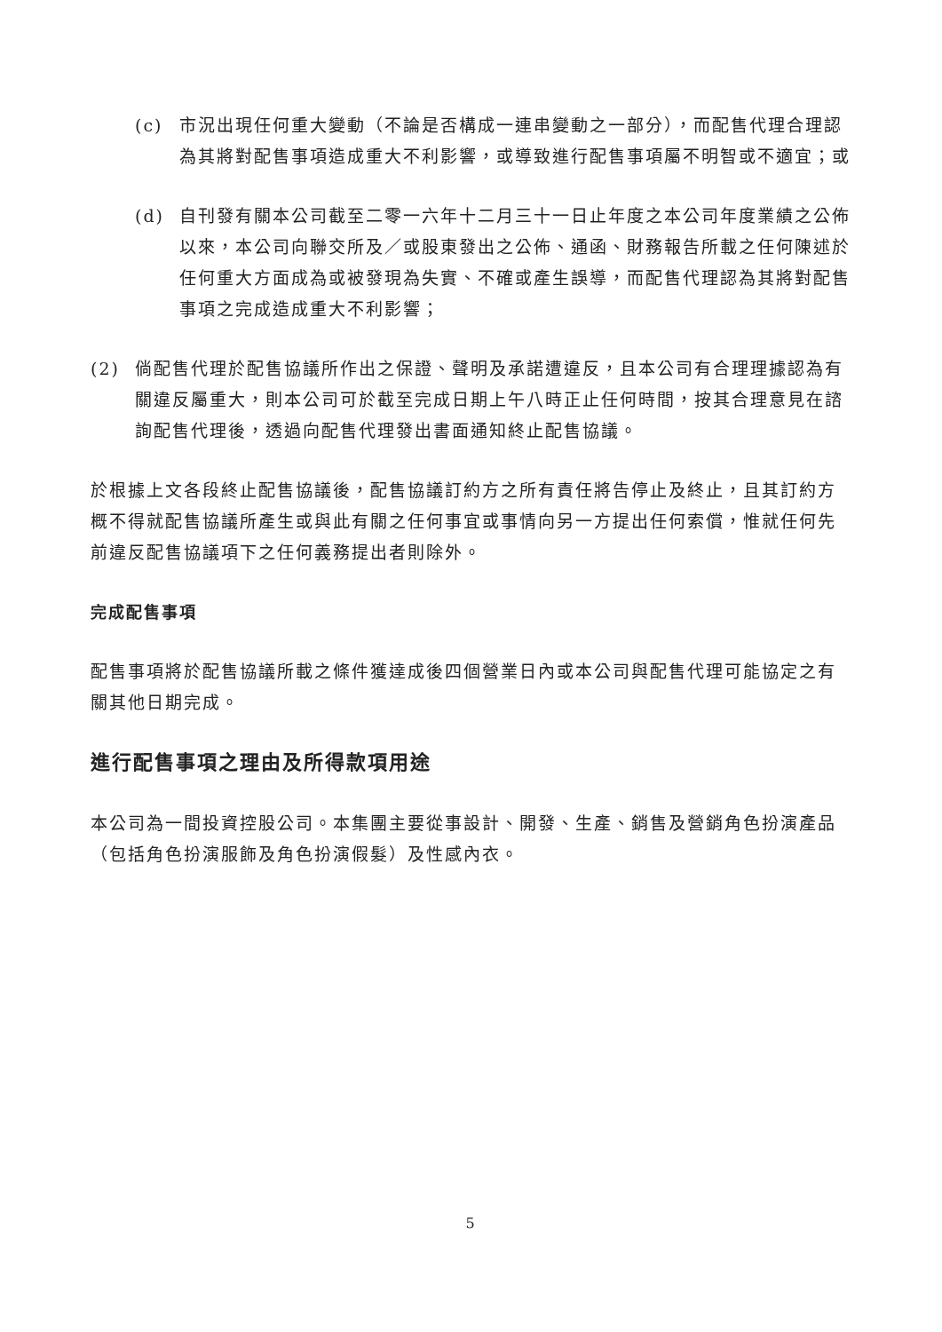(c) 市況出現任何重大變動（不論是否構成一連串變動之一部分），而配售代理合理認為其將對配售事項造成重大不利影響，或導致進行配售事項屬不明智或不適宜；或
(d) 自刊發有關本公司截至二零一六年十二月三十一日止年度之本公司年度業績之公佈以來，本公司向聯交所及／或股東發出之公佈、通函、財務報告所載之任何陳述於任何重大方面成為或被發現為失實、不確或產生誤導，而配售代理認為其將對配售事項之完成造成重大不利影響；
(2) 倘配售代理於配售協議所作出之保證、聲明及承諾遭違反，且本公司有合理理據認為有關違反屬重大，則本公司可於截至完成日期上午八時正止任何時間，按其合理意見在諮詢配售代理後，透過向配售代理發出書面通知終止配售協議。
於根據上文各段終止配售協議後，配售協議訂約方之所有責任將告停止及終止，且其訂約方概不得就配售協議所產生或與此有關之任何事宜或事情向另一方提出任何索償，惟就任何先前違反配售協議項下之任何義務提出者則除外。
完成配售事項
配售事項將於配售協議所載之條件獲達成後四個營業日內或本公司與配售代理可能協定之有關其他日期完成。
進行配售事項之理由及所得款項用途
本公司為一間投資控股公司。本集團主要從事設計、開發、生產、銷售及營銷角色扮演產品（包括角色扮演服飾及角色扮演假髮）及性感內衣。
5